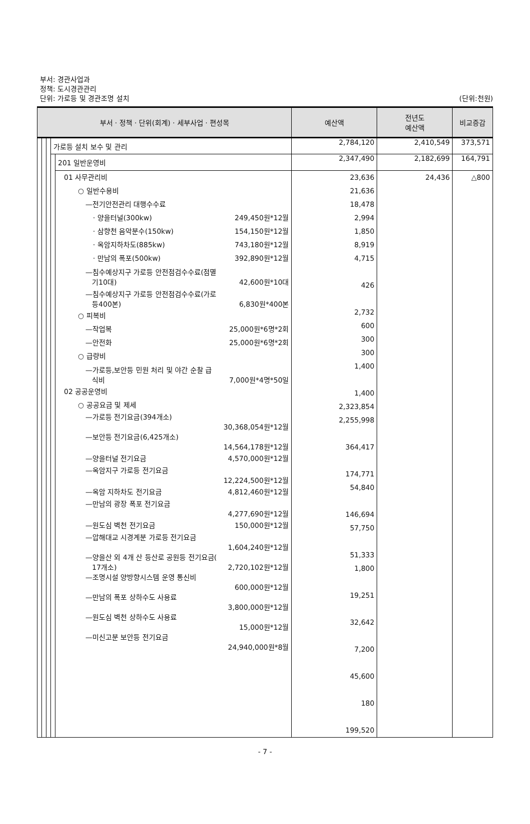부서: 경관사업과
정책: 도시경관관리
단위: 가로등 및 경관조명 설치
(단위:천원)
| 부서 · 정책 · 단위(회계) · 세부사업 · 편성목 | | | | | 예산액 | 전년도 예산액 | 비교증감 |
| --- | --- | --- | --- | --- | --- | --- | --- |
| | | | 가로등 설치 보수 및 관리 | | 2,784,120 | 2,410,549 | 373,571 |
| | | | | 201 일반운영비 | 2,347,490 | 2,182,699 | 164,791 |
| | | | | 01 사무관리비 ○ 일반수용비 —전기안전관리 대행수수료 · 양을터널(300kw) 249,450원*12월 · 삼향천 음악분수(150kw) 154,150원*12월 · 옥암지하차도(885kw) 743,180원*12월 · 만남의 폭포(500kw) 392,890원*12월 —침수예상지구 가로등 안전점검수수료(점멸 기10대) 42,600원*10대 —침수예상지구 가로등 안전점검수수료(가로 등400본) 6,830원*400본 ○ 피복비 —작업복 25,000원*6명*2회 —안전화 25,000원*6명*2회 ○ 급량비 —가로등,보안등 민원 처리 및 야간 순찰 급 식비 7,000원*4명*50일 02 공공운영비 ○ 공공요금 및 제세 —가로등 전기요금(394개소) 30,368,054원*12월 —보안등 전기요금(6,425개소) 14,564,178원*12월 —양을터널 전기요금 4,570,000원*12월 —옥암지구 가로등 전기요금 12,224,500원*12월 —옥암 지하차도 전기요금 4,812,460원*12월 —만남의 광장 폭포 전기요금 4,277,690원*12월 —원도심 벽천 전기요금 150,000원*12월 —압해대교 시경계분 가로등 전기요금 1,604,240원*12월 —양을산 외 4개 산 등산로 공원등 전기요금( 17개소) 2,720,102원*12월 —조명시설 양방향시스템 운영 통신비 600,000원*12월 —만남의 폭포 상하수도 사용료 3,800,000원*12월 —원도심 벽천 상하수도 사용료 15,000원*12월 —미신고분 보안등 전기요금 24,940,000원*8월 | 23,636 21,636 18,478 2,994 1,850 8,919 4,715 426 2,732 600 300 300 1,400 1,400 2,323,854 2,255,998 364,417 174,771 54,840 146,694 57,750 51,333 1,800 19,251 32,642 7,200 45,600 180 199,520 | 24,436 | △800 |
- 7 -